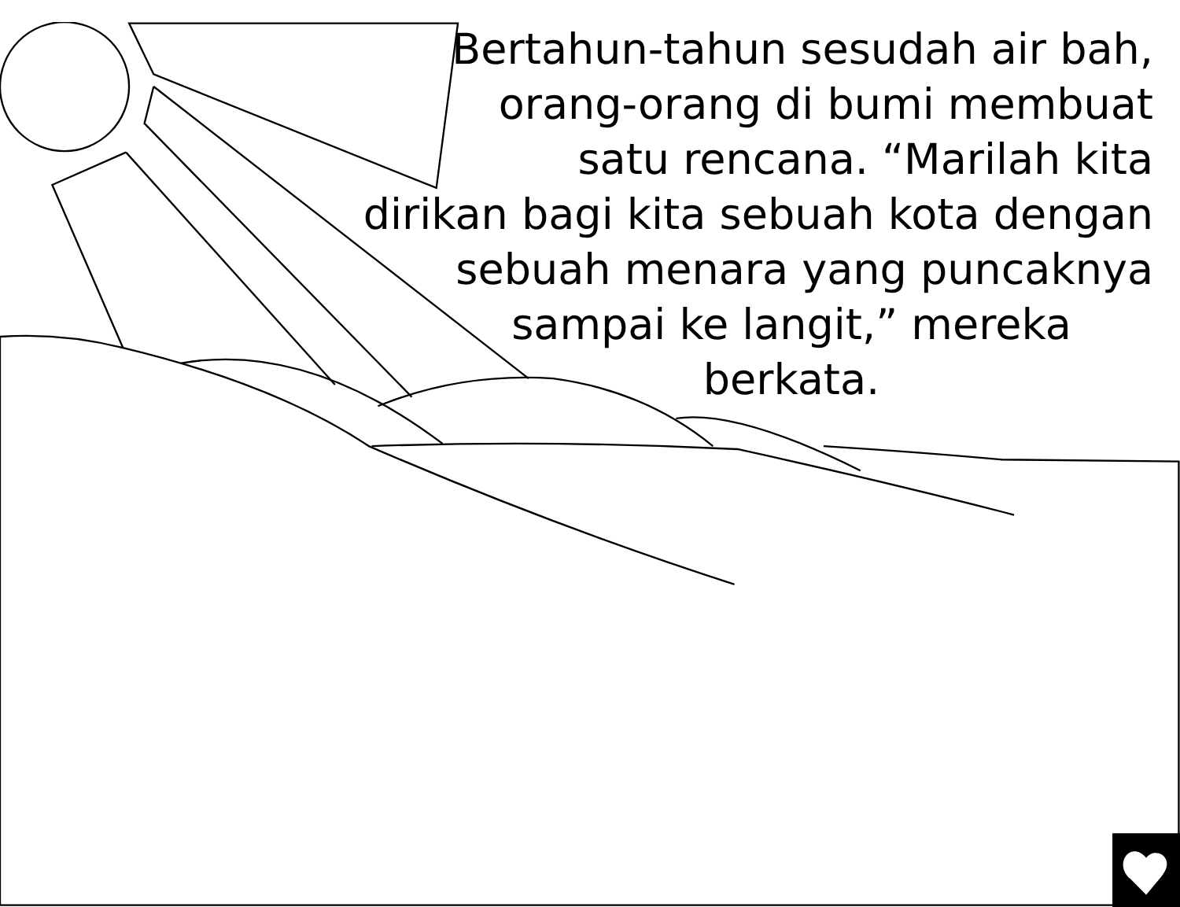Bertahun-tahun sesudah air bah,
orang-orang di bumi membuat
satu rencana. “Marilah kita
dirikan bagi kita sebuah kota dengan
sebuah menara yang puncaknya
sampai ke langit,” mereka
berkata.